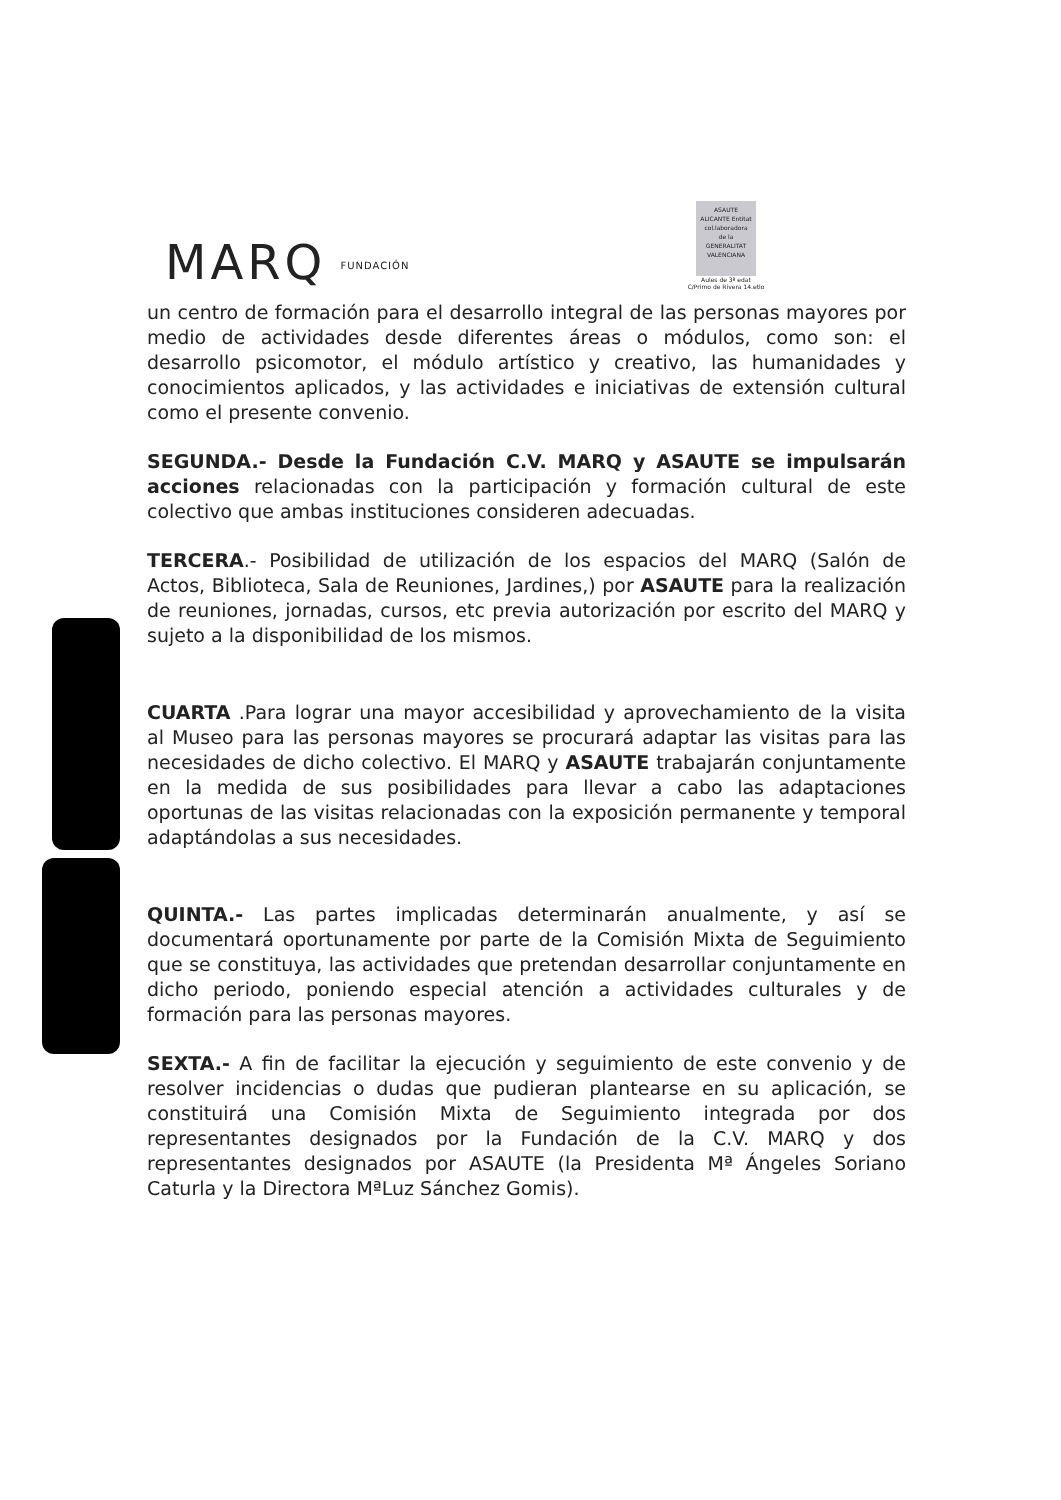MARQ FUNDACIÓN
ASAUTE ALICANTE Entitat col.laboradora de la GENERALITAT VALENCIANA
Aules de 3ª edat
C/Primo de Rivera 14.etlo
un centro de formación para el desarrollo integral de las personas mayores por medio de actividades desde diferentes áreas o módulos, como son: el desarrollo psicomotor, el módulo artístico y creativo, las humanidades y conocimientos aplicados, y las actividades e iniciativas de extensión cultural como el presente convenio.
SEGUNDA.- Desde la Fundación C.V. MARQ y ASAUTE se impulsarán acciones relacionadas con la participación y formación cultural de este colectivo que ambas instituciones consideren adecuadas.
TERCERA.- Posibilidad de utilización de los espacios del MARQ (Salón de Actos, Biblioteca, Sala de Reuniones, Jardines,) por ASAUTE para la realización de reuniones, jornadas, cursos, etc previa autorización por escrito del MARQ y sujeto a la disponibilidad de los mismos.
CUARTA .Para lograr una mayor accesibilidad y aprovechamiento de la visita al Museo para las personas mayores se procurará adaptar las visitas para las necesidades de dicho colectivo. El MARQ y ASAUTE trabajarán conjuntamente en la medida de sus posibilidades para llevar a cabo las adaptaciones oportunas de las visitas relacionadas con la exposición permanente y temporal adaptándolas a sus necesidades.
QUINTA.- Las partes implicadas determinarán anualmente, y así se documentará oportunamente por parte de la Comisión Mixta de Seguimiento que se constituya, las actividades que pretendan desarrollar conjuntamente en dicho periodo, poniendo especial atención a actividades culturales y de formación para las personas mayores.
SEXTA.- A fin de facilitar la ejecución y seguimiento de este convenio y de resolver incidencias o dudas que pudieran plantearse en su aplicación, se constituirá una Comisión Mixta de Seguimiento integrada por dos representantes designados por la Fundación de la C.V. MARQ y dos representantes designados por ASAUTE (la Presidenta Mª Ángeles Soriano Caturla y la Directora MªLuz Sánchez Gomis).